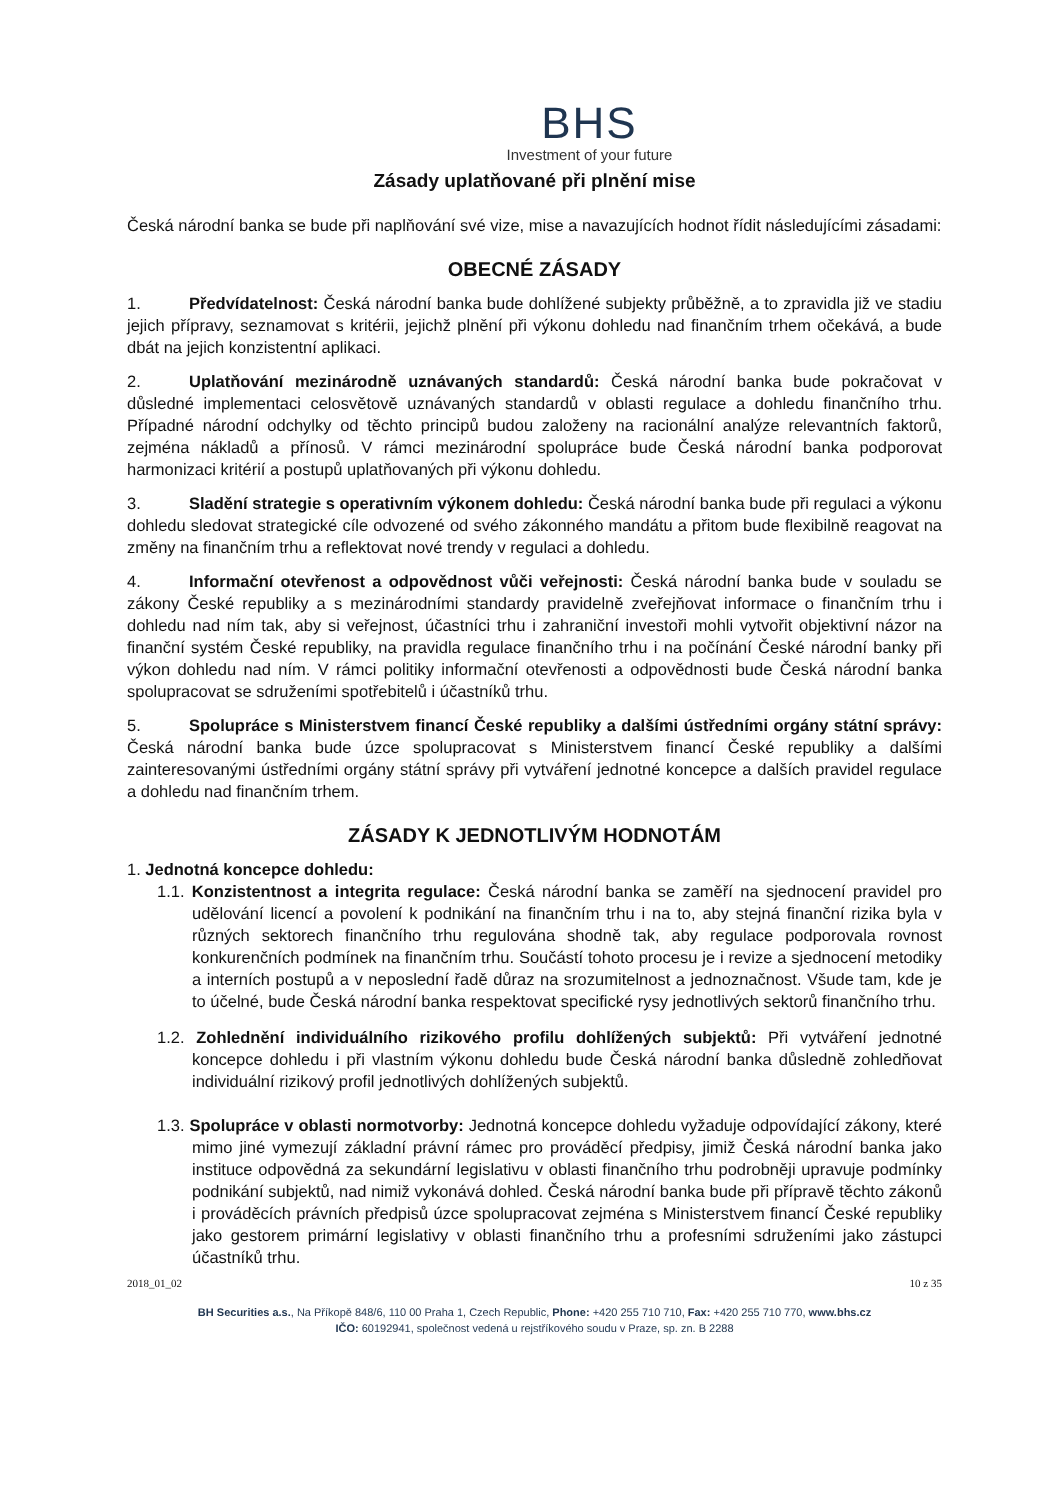BHS
Investment of your future
Zásady uplatňované při plnění mise
Česká národní banka se bude při naplňování své vize, mise a navazujících hodnot řídit následujícími zásadami:
OBECNÉ ZÁSADY
1. Předvídatelnost: Česká národní banka bude dohlížené subjekty průběžně, a to zpravidla již ve stadiu jejich přípravy, seznamovat s kritérii, jejichž plnění při výkonu dohledu nad finančním trhem očekává, a bude dbát na jejich konzistentní aplikaci.
2. Uplatňování mezinárodně uznávaných standardů: Česká národní banka bude pokračovat v důsledné implementaci celosvětově uznávaných standardů v oblasti regulace a dohledu finančního trhu. Případné národní odchylky od těchto principů budou založeny na racionální analýze relevantních faktorů, zejména nákladů a přínosů. V rámci mezinárodní spolupráce bude Česká národní banka podporovat harmonizaci kritérií a postupů uplatňovaných při výkonu dohledu.
3. Sladění strategie s operativním výkonem dohledu: Česká národní banka bude při regulaci a výkonu dohledu sledovat strategické cíle odvozené od svého zákonného mandátu a přitom bude flexibilně reagovat na změny na finančním trhu a reflektovat nové trendy v regulaci a dohledu.
4. Informační otevřenost a odpovědnost vůči veřejnosti: Česká národní banka bude v souladu se zákony České republiky a s mezinárodními standardy pravidelně zveřejňovat informace o finančním trhu i dohledu nad ním tak, aby si veřejnost, účastníci trhu i zahraniční investoři mohli vytvořit objektivní názor na finanční systém České republiky, na pravidla regulace finančního trhu i na počínání České národní banky při výkon dohledu nad ním. V rámci politiky informační otevřenosti a odpovědnosti bude Česká národní banka spolupracovat se sdruženími spotřebitelů i účastníků trhu.
5. Spolupráce s Ministerstvem financí České republiky a dalšími ústředními orgány státní správy: Česká národní banka bude úzce spolupracovat s Ministerstvem financí České republiky a dalšími zainteresovanými ústředními orgány státní správy při vytváření jednotné koncepce a dalších pravidel regulace a dohledu nad finančním trhem.
ZÁSADY K JEDNOTLIVÝM HODNOTÁM
1. Jednotná koncepce dohledu:
1.1. Konzistentnost a integrita regulace: Česká národní banka se zaměří na sjednocení pravidel pro udělování licencí a povolení k podnikání na finančním trhu i na to, aby stejná finanční rizika byla v různých sektorech finančního trhu regulována shodně tak, aby regulace podporovala rovnost konkurenčních podmínek na finančním trhu. Součástí tohoto procesu je i revize a sjednocení metodiky a interních postupů a v neposlední řadě důraz na srozumitelnost a jednoznačnost. Všude tam, kde je to účelné, bude Česká národní banka respektovat specifické rysy jednotlivých sektorů finančního trhu.
1.2. Zohlednění individuálního rizikového profilu dohlížených subjektů: Při vytváření jednotné koncepce dohledu i při vlastním výkonu dohledu bude Česká národní banka důsledně zohledňovat individuální rizikový profil jednotlivých dohlížených subjektů.
1.3. Spolupráce v oblasti normotvorby: Jednotná koncepce dohledu vyžaduje odpovídající zákony, které mimo jiné vymezují základní právní rámec pro prováděcí předpisy, jimiž Česká národní banka jako instituce odpovědná za sekundární legislativu v oblasti finančního trhu podrobněji upravuje podmínky podnikání subjektů, nad nimiž vykonává dohled. Česká národní banka bude při přípravě těchto zákonů i prováděcích právních předpisů úzce spolupracovat zejména s Ministerstvem financí České republiky jako gestorem primární legislativy v oblasti finančního trhu a profesními sdruženími jako zástupci účastníků trhu.
2018_01_02 10 z 35
BH Securities a.s., Na Příkopě 848/6, 110 00 Praha 1, Czech Republic, Phone: +420 255 710 710, Fax: +420 255 710 770, www.bhs.cz
IČO: 60192941, společnost vedená u rejstříkového soudu v Praze, sp. zn. B 2288